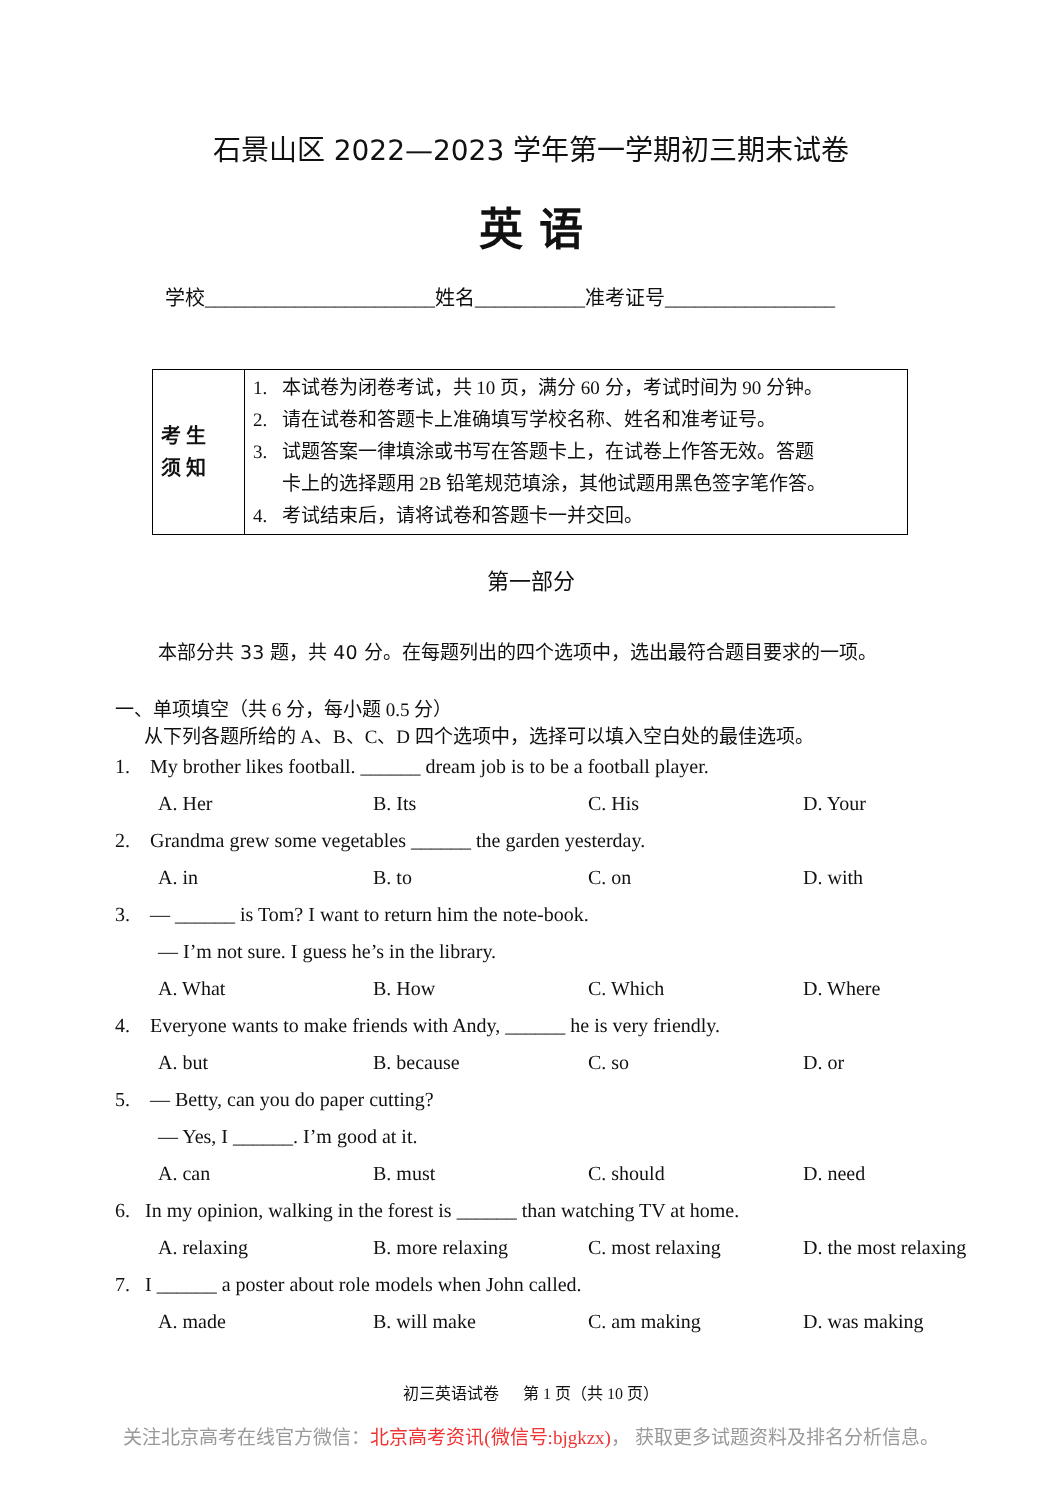石景山区 2022—2023 学年第一学期初三期末试卷
英 语
学校_______________________姓名___________准考证号_________________
| 考 生 须 知 | 1. 本试卷为闭卷考试，共 10 页，满分 60 分，考试时间为 90 分钟。 2. 请在试卷和答题卡上准确填写学校名称、姓名和准考证号。 3. 试题答案一律填涂或书写在答题卡上，在试卷上作答无效。答题 卡上的选择题用 2B 铅笔规范填涂，其他试题用黑色签字笔作答。 4. 考试结束后，请将试卷和答题卡一并交回。 |
第一部分
本部分共 33 题，共 40 分。在每题列出的四个选项中，选出最符合题目要求的一项。
一、单项填空（共 6 分，每小题 0.5 分）
从下列各题所给的 A、B、C、D 四个选项中，选择可以填入空白处的最佳选项。
1. My brother likes football. ______ dream job is to be a football player.
A. Her B. Its C. His D. Your
2. Grandma grew some vegetables ______ the garden yesterday.
A. in B. to C. on D. with
3. — ______ is Tom? I want to return him the note-book.
— I’m not sure. I guess he’s in the library.
A. What B. How C. Which D. Where
4. Everyone wants to make friends with Andy, ______ he is very friendly.
A. but B. because C. so D. or
5. — Betty, can you do paper cutting?
— Yes, I ______. I’m good at it.
A. can B. must C. should D. need
6. In my opinion, walking in the forest is ______ than watching TV at home.
A. relaxing B. more relaxing C. most relaxing D. the most relaxing
7. I ______ a poster about role models when John called.
A. made B. will make C. am making D. was making
初三英语试卷 第 1 页（共 10 页）
关注北京高考在线官方微信：北京高考资讯(微信号:bjgkzx)， 获取更多试题资料及排名分析信息。